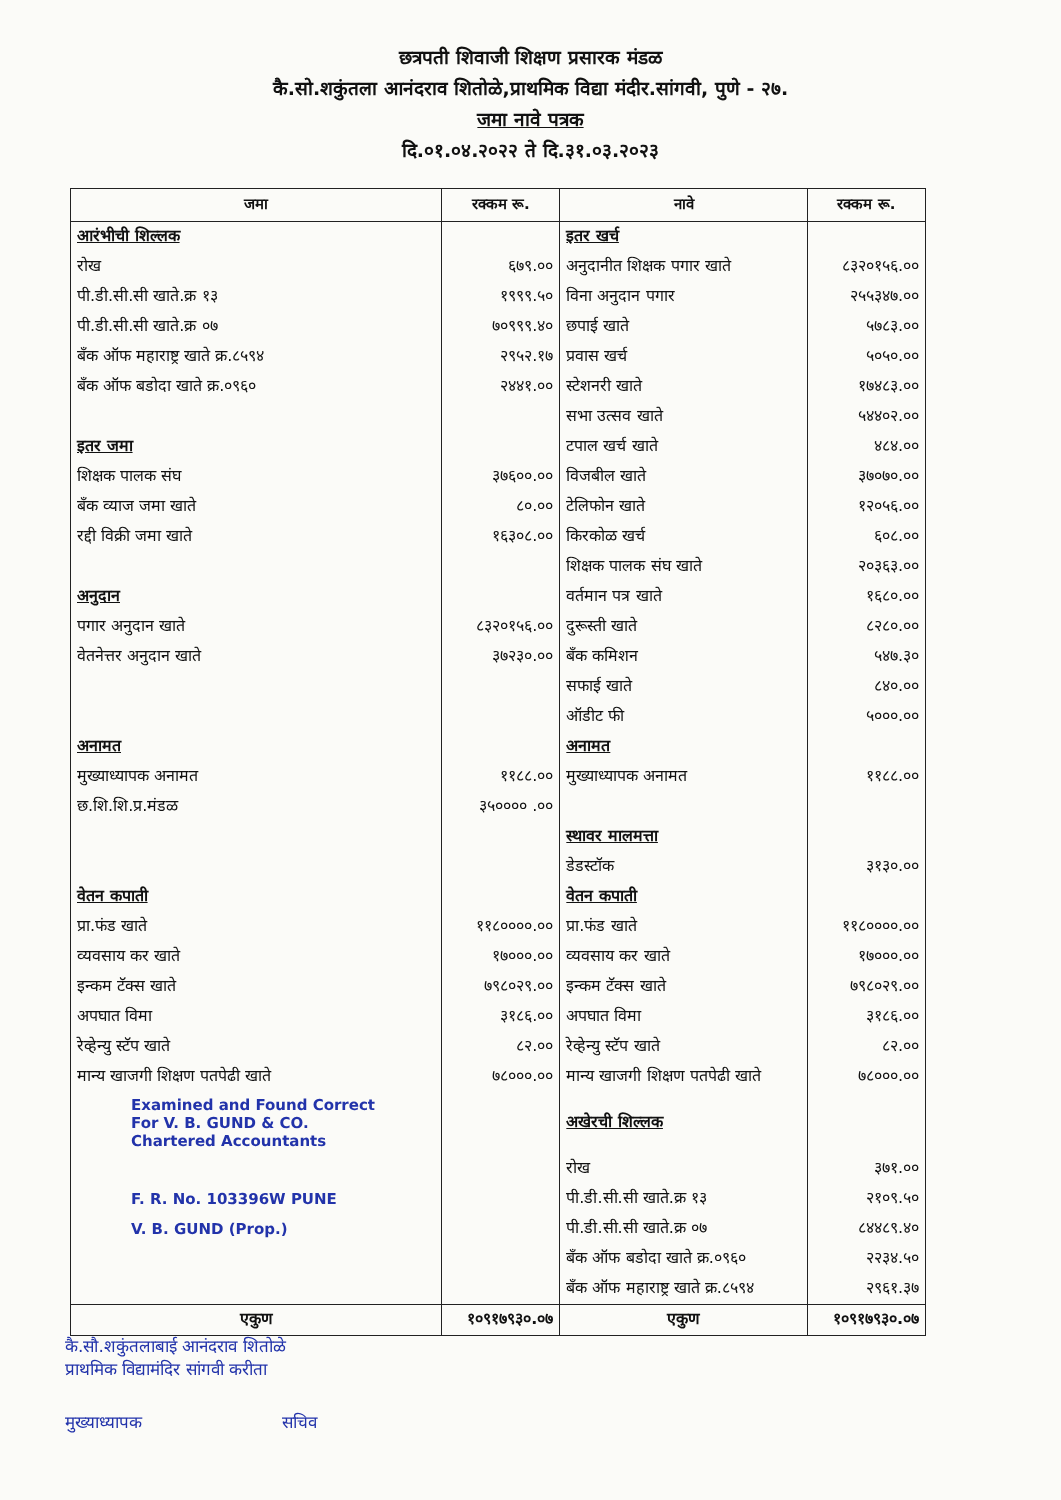छत्रपती शिवाजी शिक्षण प्रसारक मंडळ
कै.सो.शकुंतला आनंदराव शितोळे,प्राथमिक विद्या मंदीर.सांगवी, पुणे - २७.
जमा नावे पत्रक
दि.०१.०४.२०२२ ते दि.३१.०३.२०२३
| जमा | रक्कम रू. | नावे | रक्कम रू. |
| --- | --- | --- | --- |
| आरंभीची शिल्लक | | इतर खर्च | |
| रोख | ६७९.०० | अनुदानीत शिक्षक पगार खाते | ८३२०१५६.०० |
| पी.डी.सी.सी खाते.क्र १३ | १९९९.५० | विना अनुदान पगार | २५५३४७.०० |
| पी.डी.सी.सी खाते.क्र ०७ | ७०९९९.४० | छपाई खाते | ५७८३.०० |
| बँक ऑफ महाराष्ट्र खाते क्र.८५९४ | २९५२.१७ | प्रवास खर्च | ५०५०.०० |
| बँक ऑफ बडोदा खाते क्र.०९६० | २४४१.०० | स्टेशनरी खाते | १७४८३.०० |
| | | सभा उत्सव खाते | ५४४०२.०० |
| इतर जमा | | टपाल खर्च खाते | ४८४.०० |
| शिक्षक पालक संघ | ३७६००.०० | विजबील खाते | ३७०७०.०० |
| बँक व्याज जमा खाते | ८०.०० | टेलिफोन खाते | १२०५६.०० |
| रद्दी विक्री जमा खाते | १६३०८.०० | किरकोळ खर्च | ६०८.०० |
| | | शिक्षक पालक संघ खाते | २०३६३.०० |
| अनुदान | | वर्तमान पत्र खाते | १६८०.०० |
| पगार अनुदान खाते | ८३२०१५६.०० | दुरूस्ती खाते | ८२८०.०० |
| वेतनेत्तर अनुदान खाते | ३७२३०.०० | बँक कमिशन | ५४७.३० |
| | | सफाई खाते | ८४०.०० |
| | | ऑडीट फी | ५०००.०० |
| अनामत | | अनामत | |
| मुख्याध्यापक अनामत | ११८८.०० | मुख्याध्यापक अनामत | ११८८.०० |
| छ.शि.शि.प्र.मंडळ | ३५०००० .०० | | |
| | | स्थावर मालमत्ता | |
| | | डेडस्टॉक | ३१३०.०० |
| वेतन कपाती | | वेतन कपाती | |
| प्रा.फंड खाते | ११८००००.०० | प्रा.फंड खाते | ११८००००.०० |
| व्यवसाय कर खाते | १७०००.०० | व्यवसाय कर खाते | १७०००.०० |
| इन्कम टॅक्स खाते | ७९८०२९.०० | इन्कम टॅक्स खाते | ७९८०२९.०० |
| अपघात विमा | ३१८६.०० | अपघात विमा | ३१८६.०० |
| रेव्हेन्यु स्टॅप खाते | ८२.०० | रेव्हेन्यु स्टॅप खाते | ८२.०० |
| मान्य खाजगी शिक्षण पतपेढी खाते | ७८०००.०० | मान्य खाजगी शिक्षण पतपेढी खाते | ७८०००.०० |
| Examined and Found Correct For V. B. GUND & CO. Chartered Accountants | | अखेरची शिल्लक | |
| | | रोख | ३७१.०० |
| F. R. No. 103396W PUNE | | पी.डी.सी.सी खाते.क्र १३ | २१०९.५० |
| V. B. GUND (Prop.) | | पी.डी.सी.सी खाते.क्र ०७ | ८४४८९.४० |
| | | बँक ऑफ बडोदा खाते क्र.०९६० | २२३४.५० |
| | | बँक ऑफ महाराष्ट्र खाते क्र.८५९४ | २९६१.३७ |
| एकुण | १०९१७९३०.०७ | एकुण | १०९१७९३०.०७ |
कै.सौ.शकुंतलाबाई आनंदराव शितोळे
प्राथमिक विद्यामंदिर सांगवी करीता
मुख्याध्यापक सचिव